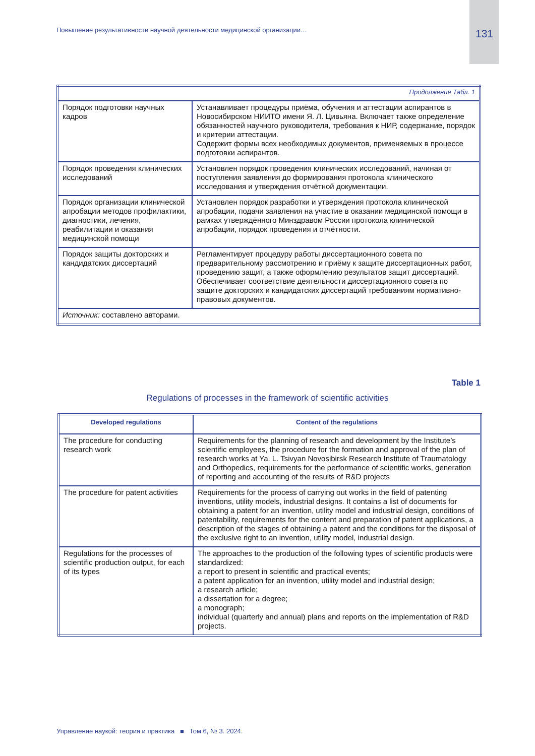Повышение результативности научной деятельности медицинской организации…
131
| Продолжение Табл. 1 | |
| Порядок подготовки научных кадров | Устанавливает процедуры приёма, обучения и аттестации аспирантов в Новосибирском НИИТО имени Я. Л. Цивьяна. Включает также определение обязанностей научного руководителя, требования к НИР, содержание, порядок и критерии аттестации. Содержит формы всех необходимых документов, применяемых в процессе подготовки аспирантов. |
| Порядок проведения клинических исследований | Установлен порядок проведения клинических исследований, начиная от поступления заявления до формирования протокола клинического исследования и утверждения отчётной документации. |
| Порядок организации клинической апробации методов профилактики, диагностики, лечения, реабилитации и оказания медицинской помощи | Установлен порядок разработки и утверждения протокола клинической апробации, подачи заявления на участие в оказании медицинской помощи в рамках утверждённого Минздравом России протокола клинической апробации, порядок проведения и отчётности. |
| Порядок защиты докторских и кандидатских диссертаций | Регламентирует процедуру работы диссертационного совета по предварительному рассмотрению и приёму к защите диссертационных работ, проведению защит, а также оформлению результатов защит диссертаций. Обеспечивает соответствие деятельности диссертационного совета по защите докторских и кандидатских диссертаций требованиям нормативно-правовых документов. |
| Источник: составлено авторами. | |
Table 1
Regulations of processes in the framework of scientific activities
| Developed regulations | Content of the regulations |
| --- | --- |
| The procedure for conducting research work | Requirements for the planning of research and development by the Institute’s scientific employees, the procedure for the formation and approval of the plan of research works at Ya. L. Tsivyan Novosibirsk Research Institute of Traumatology and Orthopedics, requirements for the performance of scientific works, generation of reporting and accounting of the results of R&D projects |
| The procedure for patent activities | Requirements for the process of carrying out works in the field of patenting inventions, utility models, industrial designs. It contains a list of documents for obtaining a patent for an invention, utility model and industrial design, conditions of patentability, requirements for the content and preparation of patent applications, a description of the stages of obtaining a patent and the conditions for the disposal of the exclusive right to an invention, utility model, industrial design. |
| Regulations for the processes of scientific production output, for each of its types | The approaches to the production of the following types of scientific products were standardized: a report to present in scientific and practical events; a patent application for an invention, utility model and industrial design; a research article; a dissertation for a degree; a monograph; individual (quarterly and annual) plans and reports on the implementation of R&D projects. |
Управление наукой: теория и практика ■ Том 6, № 3. 2024.